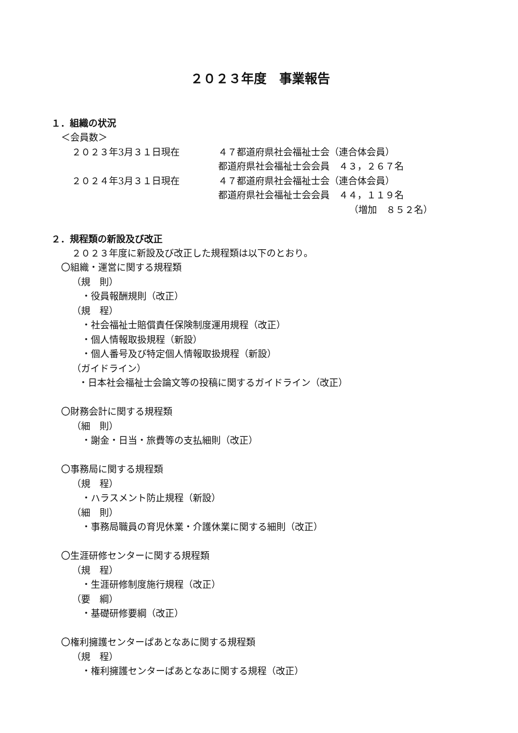２０２３年度　事業報告
１．組織の状況
＜会員数＞
２０２３年3月３１日現在 ４７都道府県社会福祉士会（連合体会員）
都道府県社会福祉士会会員　４３，２６７名
２０２４年3月３１日現在 ４７都道府県社会福祉士会（連合体会員）
都道府県社会福祉士会会員　４４，１１９名
（増加　８５２名）
２．規程類の新設及び改正
２０２３年度に新設及び改正した規程類は以下のとおり。
〇組織・運営に関する規程類
（規　則）
・役員報酬規則（改正）
（規　程）
・社会福祉士賠償責任保険制度運用規程（改正）
・個人情報取扱規程（新設）
・個人番号及び特定個人情報取扱規程（新設）
（ガイドライン）
・日本社会福祉士会論文等の投稿に関するガイドライン（改正）
〇財務会計に関する規程類
（細　則）
・謝金・日当・旅費等の支払細則（改正）
〇事務局に関する規程類
（規　程）
・ハラスメント防止規程（新設）
（細　則）
・事務局職員の育児休業・介護休業に関する細則（改正）
〇生涯研修センターに関する規程類
（規　程）
・生涯研修制度施行規程（改正）
（要　綱）
・基礎研修要綱（改正）
〇権利擁護センターぱあとなあに関する規程類
（規　程）
・権利擁護センターぱあとなあに関する規程（改正）